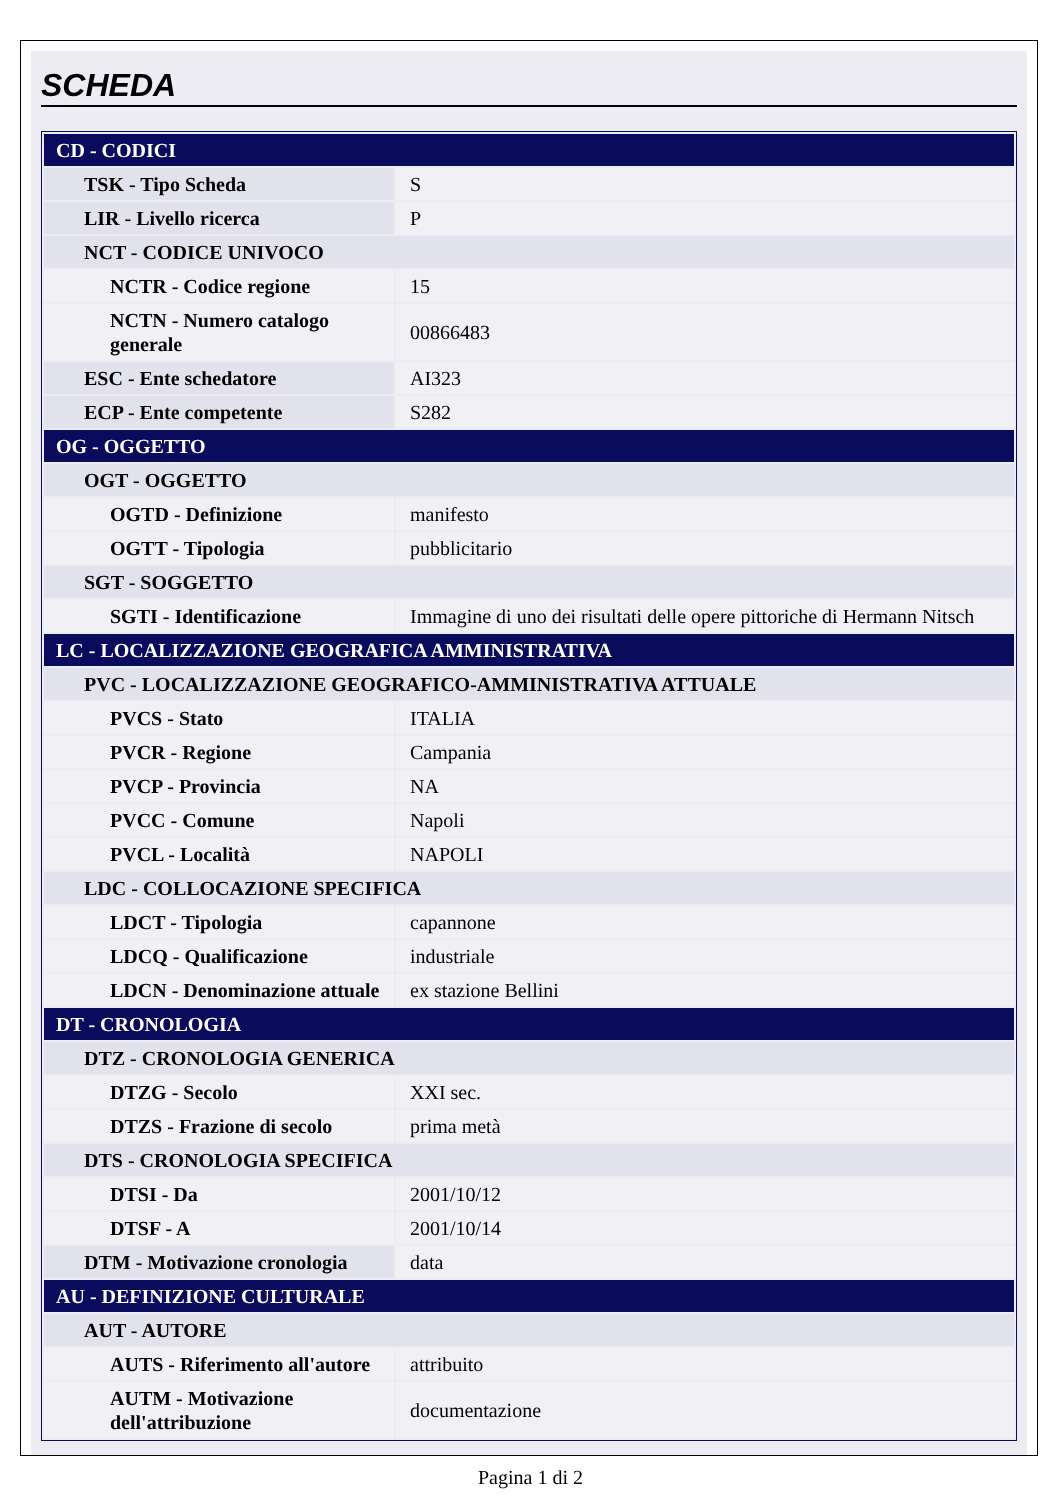SCHEDA
| CD - CODICI | |
| TSK - Tipo Scheda | S |
| LIR - Livello ricerca | P |
| NCT - CODICE UNIVOCO | |
| NCTR - Codice regione | 15 |
| NCTN - Numero catalogo generale | 00866483 |
| ESC - Ente schedatore | AI323 |
| ECP - Ente competente | S282 |
| OG - OGGETTO | |
| OGT - OGGETTO | |
| OGTD - Definizione | manifesto |
| OGTT - Tipologia | pubblicitario |
| SGT - SOGGETTO | |
| SGTI - Identificazione | Immagine di uno dei risultati delle opere pittoriche di Hermann Nitsch |
| LC - LOCALIZZAZIONE GEOGRAFICA AMMINISTRATIVA | |
| PVC - LOCALIZZAZIONE GEOGRAFICO-AMMINISTRATIVA ATTUALE | |
| PVCS - Stato | ITALIA |
| PVCR - Regione | Campania |
| PVCP - Provincia | NA |
| PVCC - Comune | Napoli |
| PVCL - Località | NAPOLI |
| LDC - COLLOCAZIONE SPECIFICA | |
| LDCT - Tipologia | capannone |
| LDCQ - Qualificazione | industriale |
| LDCN - Denominazione attuale | ex stazione Bellini |
| DT - CRONOLOGIA | |
| DTZ - CRONOLOGIA GENERICA | |
| DTZG - Secolo | XXI sec. |
| DTZS - Frazione di secolo | prima metà |
| DTS - CRONOLOGIA SPECIFICA | |
| DTSI - Da | 2001/10/12 |
| DTSF - A | 2001/10/14 |
| DTM - Motivazione cronologia | data |
| AU - DEFINIZIONE CULTURALE | |
| AUT - AUTORE | |
| AUTS - Riferimento all'autore | attribuito |
| AUTM - Motivazione dell'attribuzione | documentazione |
Pagina 1 di 2